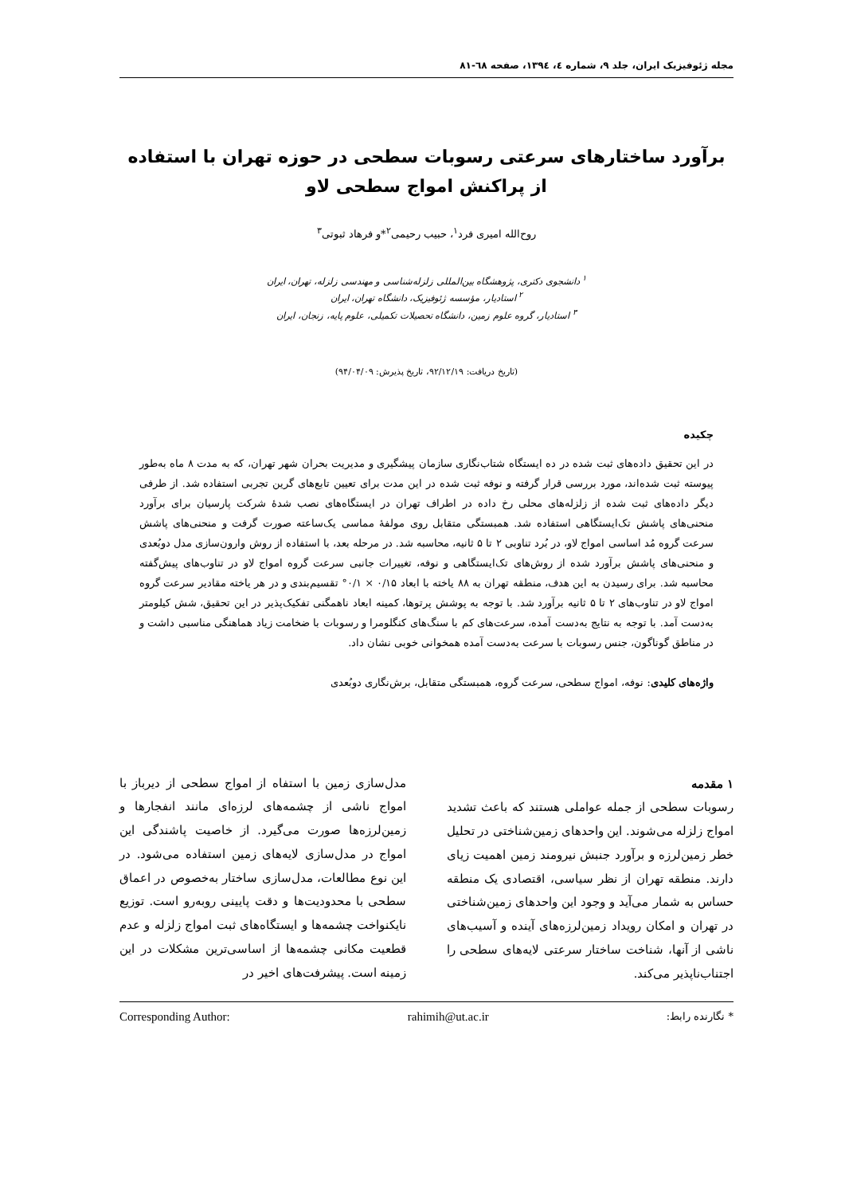مجله ژئوفیزیک ایران، جلد ۹، شماره ٤، ۱۳۹٤، صفحه ٦۸-۸۱
برآورد ساختارهای سرعتی رسوبات سطحی در حوزه تهران با استفاده از پراکنش امواج سطحی لاو
روح‌الله امیری فرد<sup>۱</sup>، حبیب رحیمی<sup>۲</sup>*و فرهاد ثبوتی<sup>۳</sup>
<sup>۱</sup> دانشجوی دکتری، پژوهشگاه بین‌المللی زلزله‌شناسی و مهندسی زلزله، تهران، ایران
<sup>۲</sup> استادیار، مؤسسه ژئوفیزیک، دانشگاه تهران، ایران
<sup>۳</sup> استادیار، گروه علوم زمین، دانشگاه تحصیلات تکمیلی، علوم پایه، زنجان، ایران
(تاریخ دریافت: ۹۲/۱۲/۱۹، تاریخ پذیرش: ۹۴/۰۴/۰۹)
چکیده
در این تحقیق داده‌های ثبت شده در ده ایستگاه شتاب‌نگاری سازمان پیشگیری و مدیریت بحران شهر تهران، که به مدت ۸ ماه به‌طور پیوسته ثبت شده‌اند، مورد بررسی قرار گرفته و نوفه ثبت شده در این مدت برای تعیین تابع‌های گرین تجربی استفاده شد. از طرفی دیگر داده‌های ثبت شده از زلزله‌های محلی رخ داده در اطراف تهران در ایستگاه‌های نصب شدهٔ شرکت پارسیان برای برآورد منحنی‌های پاشش تک‌ایستگاهی استفاده شد. همبستگی متقابل روی مولفهٔ مماسی یک‌ساعته صورت گرفت و منحنی‌های پاشش سرعت گروه مُد اساسی امواج لاو، در بُرد تناوبی ۲ تا ۵ ثانیه، محاسبه شد. در مرحله بعد، با استفاده از روش وارون‌سازی مدل دوبُعدی و منحنی‌های پاشش برآورد شده از روش‌های تک‌ایستگاهی و نوفه، تغییرات جانبی سرعت گروه امواج لاو در تناوب‌های پیش‌گفته محاسبه شد. برای رسیدن به این هدف، منطقه تهران به ۸۸ یاخته با ابعاد ۰/۱۵ × ۰/۱° تقسیم‌بندی و در هر یاخته مقادیر سرعت گروه امواج لاو در تناوب‌های ۲ تا ۵ ثانیه برآورد شد. با توجه به پوشش پرتوها، کمینه ابعاد ناهمگنی تفکیک‌پذیر در این تحقیق، شش کیلومتر به‌دست آمد. با توجه به نتایج به‌دست آمده، سرعت‌های کم با سنگ‌های کنگلومرا و رسوبات با ضخامت زیاد هماهنگی مناسبی داشت و در مناطق گوناگون، جنس رسوبات با سرعت به‌دست آمده همخوانی خوبی نشان داد.
واژه‌های کلیدی: نوفه، امواج سطحی، سرعت گروه، همبستگی متقابل، برش‌نگاری دوبُعدی
۱ مقدمه
رسوبات سطحی از جمله عواملی هستند که باعث تشدید امواج زلزله می‌شوند. این واحدهای زمین‌شناختی در تحلیل خطر زمین‌لرزه و برآورد جنبش نیرومند زمین اهمیت زیای دارند. منطقه تهران از نظر سیاسی، اقتصادی یک منطقه حساس به شمار می‌آید و وجود این واحدهای زمین‌شناختی در تهران و امکان رویداد زمین‌لرزه‌های آینده و آسیب‌های ناشی از آنها، شناخت ساختار سرعتی لایه‌های سطحی را اجتناب‌ناپذیر می‌کند.
مدل‌سازی زمین با استفاه از امواج سطحی از دیرباز با امواج ناشی از چشمه‌های لرزه‌ای مانند انفجارها و زمین‌لرزه‌ها صورت می‌گیرد. از خاصیت پاشندگی این امواج در مدل‌سازی لایه‌های زمین استفاده می‌شود. در این نوع مطالعات، مدل‌سازی ساختار به‌خصوص در اعماق سطحی با محدودیت‌ها و دقت پایینی روبه‌رو است. توزیع نایکنواخت چشمه‌ها و ایستگاه‌های ثبت امواج زلزله و عدم قطعیت مکانی چشمه‌ها از اساسی‌ترین مشکلات در این زمینه است. پیشرفت‌های اخیر در
* نگارنده رابط: rahimih@ut.ac.ir Corresponding Author: